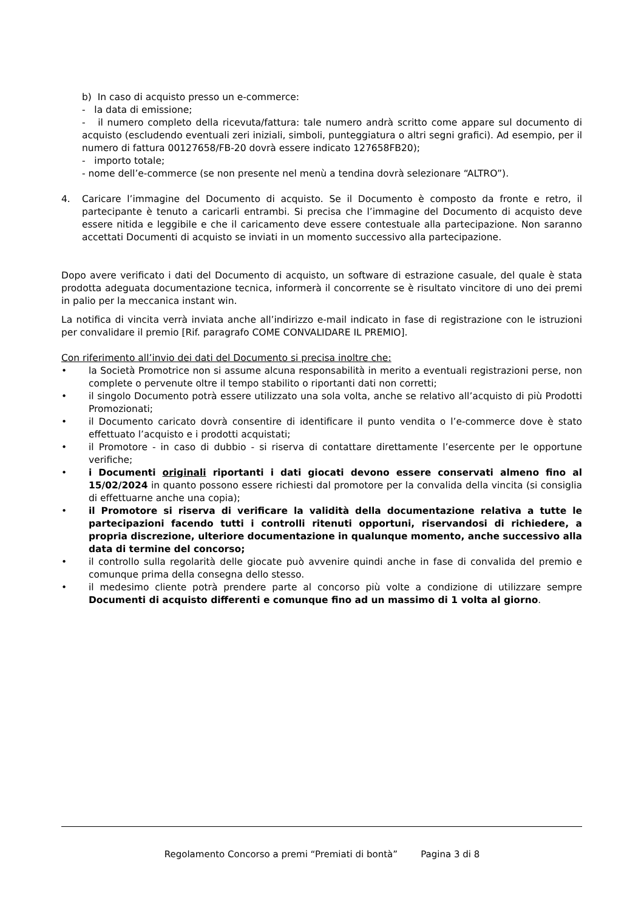b) In caso di acquisto presso un e-commerce:
- la data di emissione;
- il numero completo della ricevuta/fattura: tale numero andrà scritto come appare sul documento di acquisto (escludendo eventuali zeri iniziali, simboli, punteggiatura o altri segni grafici). Ad esempio, per il numero di fattura 00127658/FB-20 dovrà essere indicato 127658FB20);
- importo totale;
- nome dell’e-commerce (se non presente nel menù a tendina dovrà selezionare “ALTRO”).
4. Caricare l’immagine del Documento di acquisto. Se il Documento è composto da fronte e retro, il partecipante è tenuto a caricarli entrambi. Si precisa che l’immagine del Documento di acquisto deve essere nitida e leggibile e che il caricamento deve essere contestuale alla partecipazione. Non saranno accettati Documenti di acquisto se inviati in un momento successivo alla partecipazione.
Dopo avere verificato i dati del Documento di acquisto, un software di estrazione casuale, del quale è stata prodotta adeguata documentazione tecnica, informerà il concorrente se è risultato vincitore di uno dei premi in palio per la meccanica instant win.
La notifica di vincita verrà inviata anche all’indirizzo e-mail indicato in fase di registrazione con le istruzioni per convalidare il premio [Rif. paragrafo COME CONVALIDARE IL PREMIO].
Con riferimento all’invio dei dati del Documento si precisa inoltre che:
• la Società Promotrice non si assume alcuna responsabilità in merito a eventuali registrazioni perse, non complete o pervenute oltre il tempo stabilito o riportanti dati non corretti;
• il singolo Documento potrà essere utilizzato una sola volta, anche se relativo all’acquisto di più Prodotti Promozionati;
• il Documento caricato dovrà consentire di identificare il punto vendita o l’e-commerce dove è stato effettuato l’acquisto e i prodotti acquistati;
• il Promotore - in caso di dubbio - si riserva di contattare direttamente l’esercente per le opportune verifiche;
• i Documenti originali riportanti i dati giocati devono essere conservati almeno fino al 15/02/2024 in quanto possono essere richiesti dal promotore per la convalida della vincita (si consiglia di effettuarne anche una copia);
• il Promotore si riserva di verificare la validità della documentazione relativa a tutte le partecipazioni facendo tutti i controlli ritenuti opportuni, riservandosi di richiedere, a propria discrezione, ulteriore documentazione in qualunque momento, anche successivo alla data di termine del concorso;
• il controllo sulla regolarità delle giocate può avvenire quindi anche in fase di convalida del premio e comunque prima della consegna dello stesso.
• il medesimo cliente potrà prendere parte al concorso più volte a condizione di utilizzare sempre Documenti di acquisto differenti e comunque fino ad un massimo di 1 volta al giorno.
Regolamento Concorso a premi “Premiati di bontà” Pagina 3 di 8